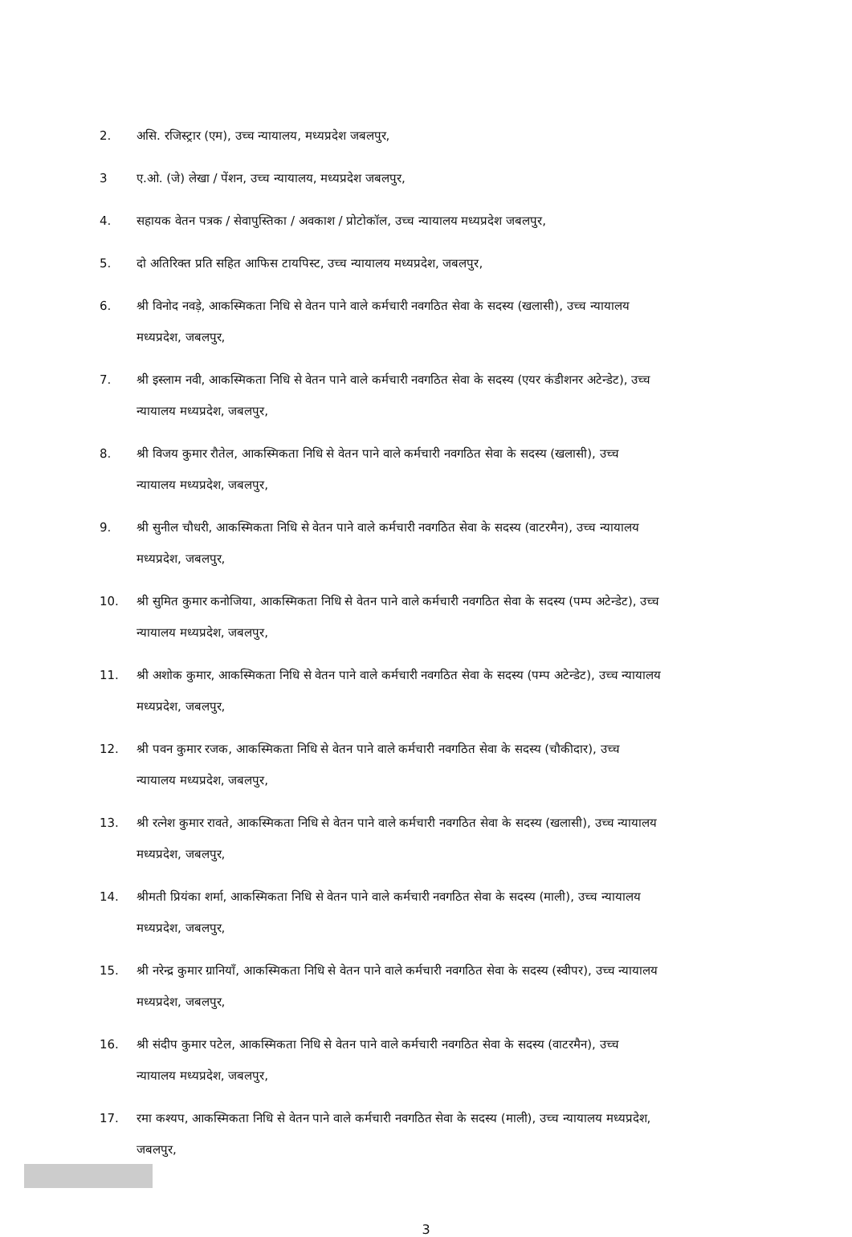2. असि. रजिस्ट्रार (एम), उच्च न्यायालय, मध्यप्रदेश जबलपुर,
3 ए.ओ. (जे) लेखा / पेंशन, उच्च न्यायालय, मध्यप्रदेश जबलपुर,
4. सहायक वेतन पत्रक / सेवापुस्तिका / अवकाश / प्रोटोकॉल, उच्च न्यायालय मध्यप्रदेश जबलपुर,
5. दो अतिरिक्त प्रति सहित आफिस टायपिस्ट, उच्च न्यायालय मध्यप्रदेश, जबलपुर,
6. श्री विनोद नवड़े, आकस्मिकता निधि से वेतन पाने वाले कर्मचारी नवगठित सेवा के सदस्य (खलासी), उच्च न्यायालय मध्यप्रदेश, जबलपुर,
7. श्री इस्लाम नवी, आकस्मिकता निधि से वेतन पाने वाले कर्मचारी नवगठित सेवा के सदस्य (एयर कंडीशनर अटेन्डेट), उच्च न्यायालय मध्यप्रदेश, जबलपुर,
8. श्री विजय कुमार रौतेल, आकस्मिकता निधि से वेतन पाने वाले कर्मचारी नवगठित सेवा के सदस्य (खलासी), उच्च न्यायालय मध्यप्रदेश, जबलपुर,
9. श्री सुनील चौधरी, आकस्मिकता निधि से वेतन पाने वाले कर्मचारी नवगठित सेवा के सदस्य (वाटरमैन), उच्च न्यायालय मध्यप्रदेश, जबलपुर,
10. श्री सुमित कुमार कनोजिया, आकस्मिकता निधि से वेतन पाने वाले कर्मचारी नवगठित सेवा के सदस्य (पम्प अटेन्डेट), उच्च न्यायालय मध्यप्रदेश, जबलपुर,
11. श्री अशोक कुमार, आकस्मिकता निधि से वेतन पाने वाले कर्मचारी नवगठित सेवा के सदस्य (पम्प अटेन्डेट), उच्च न्यायालय मध्यप्रदेश, जबलपुर,
12. श्री पवन कुमार रजक, आकस्मिकता निधि से वेतन पाने वाले कर्मचारी नवगठित सेवा के सदस्य (चौकीदार), उच्च न्यायालय मध्यप्रदेश, जबलपुर,
13. श्री रत्नेश कुमार रावते, आकस्मिकता निधि से वेतन पाने वाले कर्मचारी नवगठित सेवा के सदस्य (खलासी), उच्च न्यायालय मध्यप्रदेश, जबलपुर,
14. श्रीमती प्रियंका शर्मा, आकस्मिकता निधि से वेतन पाने वाले कर्मचारी नवगठित सेवा के सदस्य (माली), उच्च न्यायालय मध्यप्रदेश, जबलपुर,
15. श्री नरेन्द्र कुमार ग्रानियाँ, आकस्मिकता निधि से वेतन पाने वाले कर्मचारी नवगठित सेवा के सदस्य (स्वीपर), उच्च न्यायालय मध्यप्रदेश, जबलपुर,
16. श्री संदीप कुमार पटेल, आकस्मिकता निधि से वेतन पाने वाले कर्मचारी नवगठित सेवा के सदस्य (वाटरमैन), उच्च न्यायालय मध्यप्रदेश, जबलपुर,
17. रमा कश्यप, आकस्मिकता निधि से वेतन पाने वाले कर्मचारी नवगठित सेवा के सदस्य (माली), उच्च न्यायालय मध्यप्रदेश, जबलपुर,
3